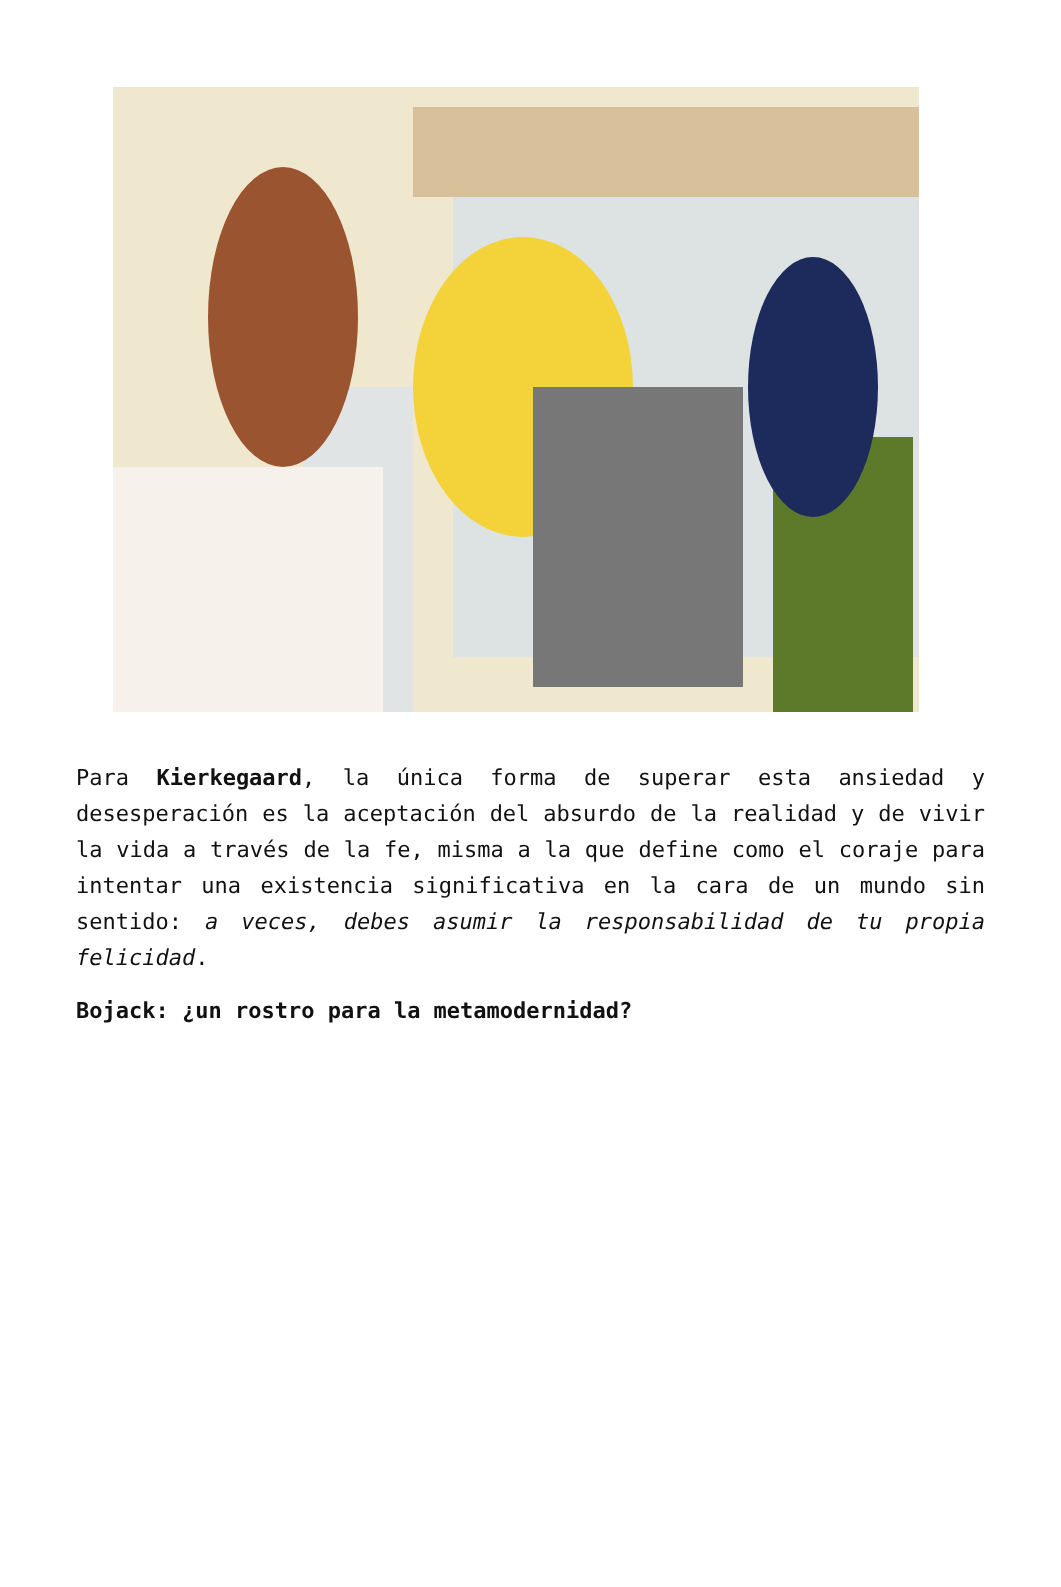Para Kierkegaard, la única forma de superar esta ansiedad y desesperación es la aceptación del absurdo de la realidad y de vivir la vida a través de la fe, misma a la que define como el coraje para intentar una existencia significativa en la cara de un mundo sin sentido: a veces, debes asumir la responsabilidad de tu propia felicidad.
Bojack: ¿un rostro para la metamodernidad?